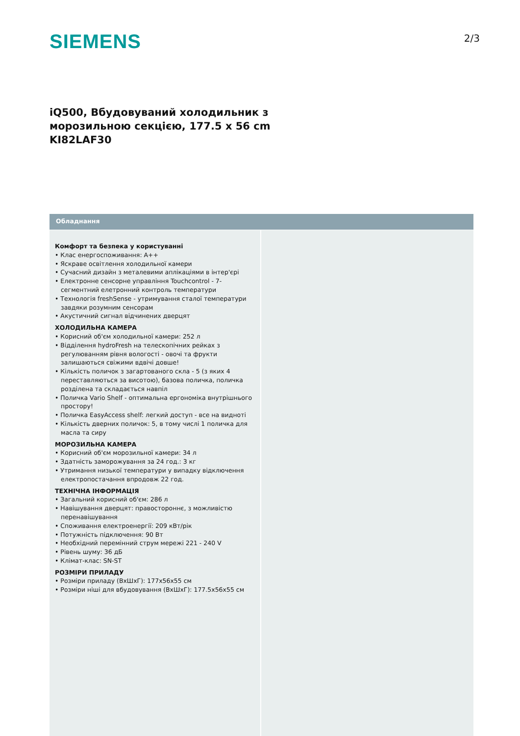SIEMENS
2/3
iQ500, Вбудовуваний холодильник з
морозильною секцією, 177.5 x 56 cm
KI82LAF30
Обладнання
Комфорт та безпека у користуванні
• Клас енергоспоживання: A++
• Яскраве освітлення холодильної камери
• Сучасний дизайн з металевими аплікаціями в інтер'єрі
• Електронне сенсорне управління Touchcontrol - 7-сегментний елетронний контроль температури
• Технологія freshSense - утримування сталої температури завдяки розумним сенсорам
• Акустичний сигнал відчинених дверцят
ХОЛОДИЛЬНА КАМЕРА
• Корисний об'єм холодильної камери: 252 л
• Відділення hydroFresh на телескопічних рейках з регулюванням рівня вологості - овочі та фрукти залишаються свіжими вдвічі довше!
• Кількість поличок з загартованого скла - 5 (з яких 4 переставляються за висотою), базова поличка, поличка розділена та складається навпіл
• Поличка Vario Shelf - оптимальна ергономіка внутрішнього простору!
• Поличка EasyAccess shelf: легкий доступ - все на видноті
• Кількість дверних поличок: 5, в тому числі 1 поличка для масла та сиру
МОРОЗИЛЬНА КАМЕРА
• Корисний об'єм морозильної камери: 34 л
• Здатність заморожування за 24 год.: 3 кг
• Утримання низької температури у випадку відключення електропостачання впродовж 22 год.
ТЕХНІЧНА ІНФОРМАЦІЯ
• Загальний корисний об'єм: 286 л
• Навішування дверцят: правостороннє, з можливістю перенавішування
• Споживання електроенергії: 209 кВт/рік
• Потужність підключення: 90 Вт
• Необхідний перемінний струм мережі 221 - 240 V
• Рівень шуму: 36 дБ
• Клімат-клас: SN-ST
РОЗМІРИ ПРИЛАДУ
• Розміри приладу (ВхШхГ): 177x56x55 см
• Розміри ніші для вбудовування (ВхШхГ): 177.5x56x55 см